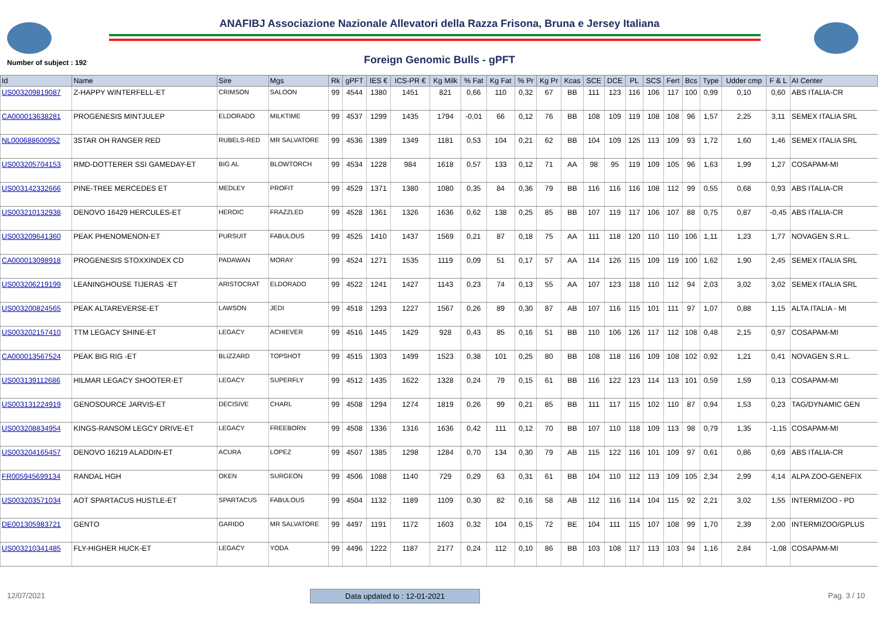ANAFIBJ Associazione Nazionale Allevatori della Razza Frisona, Bruna e Jersey Italiana
Number of subject : 192
Foreign Genomic Bulls - gPFT
| Id | Name | Sire | Mgs | Rk | gPFT | IES € | ICS-PR € | Kg Milk | % Fat | Kg Fat | % Pr | Kg Pr | Kcas | SCE | DCE | PL | SCS | Fert | Bcs | Type | Udder cmp | F & L | AI Center |
| --- | --- | --- | --- | --- | --- | --- | --- | --- | --- | --- | --- | --- | --- | --- | --- | --- | --- | --- | --- | --- | --- | --- | --- |
| US003209819087 | Z-HAPPY WINTERFELL-ET | CRIMSON | SALOON | 99 | 4544 | 1380 | 1451 | 821 | 0,66 | 110 | 0,32 | 67 | BB | 111 | 123 | 116 | 106 | 117 | 100 | 0,99 | 0,10 | 0,60 | ABS ITALIA-CR |
| CA000013638281 | PROGENESIS MINTJULEP | ELDORADO | MILKTIME | 99 | 4537 | 1299 | 1435 | 1794 | -0,01 | 66 | 0,12 | 76 | BB | 108 | 109 | 119 | 108 | 108 | 96 | 1,57 | 2,25 | 3,11 | SEMEX ITALIA SRL |
| NL000688600952 | 3STAR OH RANGER RED | RUBELS-RED | MR SALVATORE | 99 | 4536 | 1389 | 1349 | 1181 | 0,53 | 104 | 0,21 | 62 | BB | 104 | 109 | 125 | 113 | 109 | 93 | 1,72 | 1,60 | 1,46 | SEMEX ITALIA SRL |
| US003205704153 | RMD-DOTTERER SSI GAMEDAY-ET | BIG AL | BLOWTORCH | 99 | 4534 | 1228 | 984 | 1618 | 0,57 | 133 | 0,12 | 71 | AA | 98 | 95 | 119 | 109 | 105 | 96 | 1,63 | 1,99 | 1,27 | COSAPAM-MI |
| US003142332666 | PINE-TREE MERCEDES ET | MEDLEY | PROFIT | 99 | 4529 | 1371 | 1380 | 1080 | 0,35 | 84 | 0,36 | 79 | BB | 116 | 116 | 116 | 108 | 112 | 99 | 0,55 | 0,68 | 0,93 | ABS ITALIA-CR |
| US003210132938 | DENOVO 16429 HERCULES-ET | HEROIC | FRAZZLED | 99 | 4528 | 1361 | 1326 | 1636 | 0,62 | 138 | 0,25 | 85 | BB | 107 | 119 | 117 | 106 | 107 | 88 | 0,75 | 0,87 | -0,45 | ABS ITALIA-CR |
| US003209641360 | PEAK PHENOMENON-ET | PURSUIT | FABULOUS | 99 | 4525 | 1410 | 1437 | 1569 | 0,21 | 87 | 0,18 | 75 | AA | 111 | 118 | 120 | 110 | 110 | 106 | 1,11 | 1,23 | 1,77 | NOVAGEN S.R.L. |
| CA000013098918 | PROGENESIS STOXXINDEX CD | PADAWAN | MORAY | 99 | 4524 | 1271 | 1535 | 1119 | 0,09 | 51 | 0,17 | 57 | AA | 114 | 126 | 115 | 109 | 119 | 100 | 1,62 | 1,90 | 2,45 | SEMEX ITALIA SRL |
| US003206219199 | LEANINGHOUSE TIJERAS -ET | ARISTOCRAT | ELDORADO | 99 | 4522 | 1241 | 1427 | 1143 | 0,23 | 74 | 0,13 | 55 | AA | 107 | 123 | 118 | 110 | 112 | 94 | 2,03 | 3,02 | 3,02 | SEMEX ITALIA SRL |
| US003200824565 | PEAK ALTAREVERSE-ET | LAWSON | JEDI | 99 | 4518 | 1293 | 1227 | 1567 | 0,26 | 89 | 0,30 | 87 | AB | 107 | 116 | 115 | 101 | 111 | 97 | 1,07 | 0,88 | 1,15 | ALTA ITALIA - MI |
| US003202157410 | TTM LEGACY SHINE-ET | LEGACY | ACHIEVER | 99 | 4516 | 1445 | 1429 | 928 | 0,43 | 85 | 0,16 | 51 | BB | 110 | 106 | 126 | 117 | 112 | 108 | 0,48 | 2,15 | 0,97 | COSAPAM-MI |
| CA000013567524 | PEAK BIG RIG -ET | BLIZZARD | TOPSHOT | 99 | 4515 | 1303 | 1499 | 1523 | 0,38 | 101 | 0,25 | 80 | BB | 108 | 118 | 116 | 109 | 108 | 102 | 0,92 | 1,21 | 0,41 | NOVAGEN S.R.L. |
| US003139112686 | HILMAR LEGACY SHOOTER-ET | LEGACY | SUPERFLY | 99 | 4512 | 1435 | 1622 | 1328 | 0,24 | 79 | 0,15 | 61 | BB | 116 | 122 | 123 | 114 | 113 | 101 | 0,59 | 1,59 | 0,13 | COSAPAM-MI |
| US003131224919 | GENOSOURCE JARVIS-ET | DECISIVE | CHARL | 99 | 4508 | 1294 | 1274 | 1819 | 0,26 | 99 | 0,21 | 85 | BB | 111 | 117 | 115 | 102 | 110 | 87 | 0,94 | 1,53 | 0,23 | TAG/DYNAMIC GEN |
| US003208834954 | KINGS-RANSOM LEGCY DRIVE-ET | LEGACY | FREEBORN | 99 | 4508 | 1336 | 1316 | 1636 | 0,42 | 111 | 0,12 | 70 | BB | 107 | 110 | 118 | 109 | 113 | 98 | 0,79 | 1,35 | -1,15 | COSAPAM-MI |
| US003204165457 | DENOVO 16219 ALADDIN-ET | ACURA | LOPEZ | 99 | 4507 | 1385 | 1298 | 1284 | 0,70 | 134 | 0,30 | 79 | AB | 115 | 122 | 116 | 101 | 109 | 97 | 0,61 | 0,86 | 0,69 | ABS ITALIA-CR |
| FR005945699134 | RANDAL HGH | OKEN | SURGEON | 99 | 4506 | 1088 | 1140 | 729 | 0,29 | 63 | 0,31 | 61 | BB | 104 | 110 | 112 | 113 | 109 | 105 | 2,34 | 2,99 | 4,14 | ALPA ZOO-GENEFIX |
| US003203571034 | AOT SPARTACUS HUSTLE-ET | SPARTACUS | FABULOUS | 99 | 4504 | 1132 | 1189 | 1109 | 0,30 | 82 | 0,16 | 58 | AB | 112 | 116 | 114 | 104 | 115 | 92 | 2,21 | 3,02 | 1,55 | INTERMIZOO - PD |
| DE001305983721 | GENTO | GARIDO | MR SALVATORE | 99 | 4497 | 1191 | 1172 | 1603 | 0,32 | 104 | 0,15 | 72 | BE | 104 | 111 | 115 | 107 | 108 | 99 | 1,70 | 2,39 | 2,00 | INTERMIZOO/GPLUS |
| US003210341485 | FLY-HIGHER HUCK-ET | LEGACY | YODA | 99 | 4496 | 1222 | 1187 | 2177 | 0,24 | 112 | 0,10 | 86 | BB | 103 | 108 | 117 | 113 | 103 | 94 | 1,16 | 2,84 | -1,08 | COSAPAM-MI |
12/07/2021 Data updated to : 12-01-2021
Pag. 3 / 10